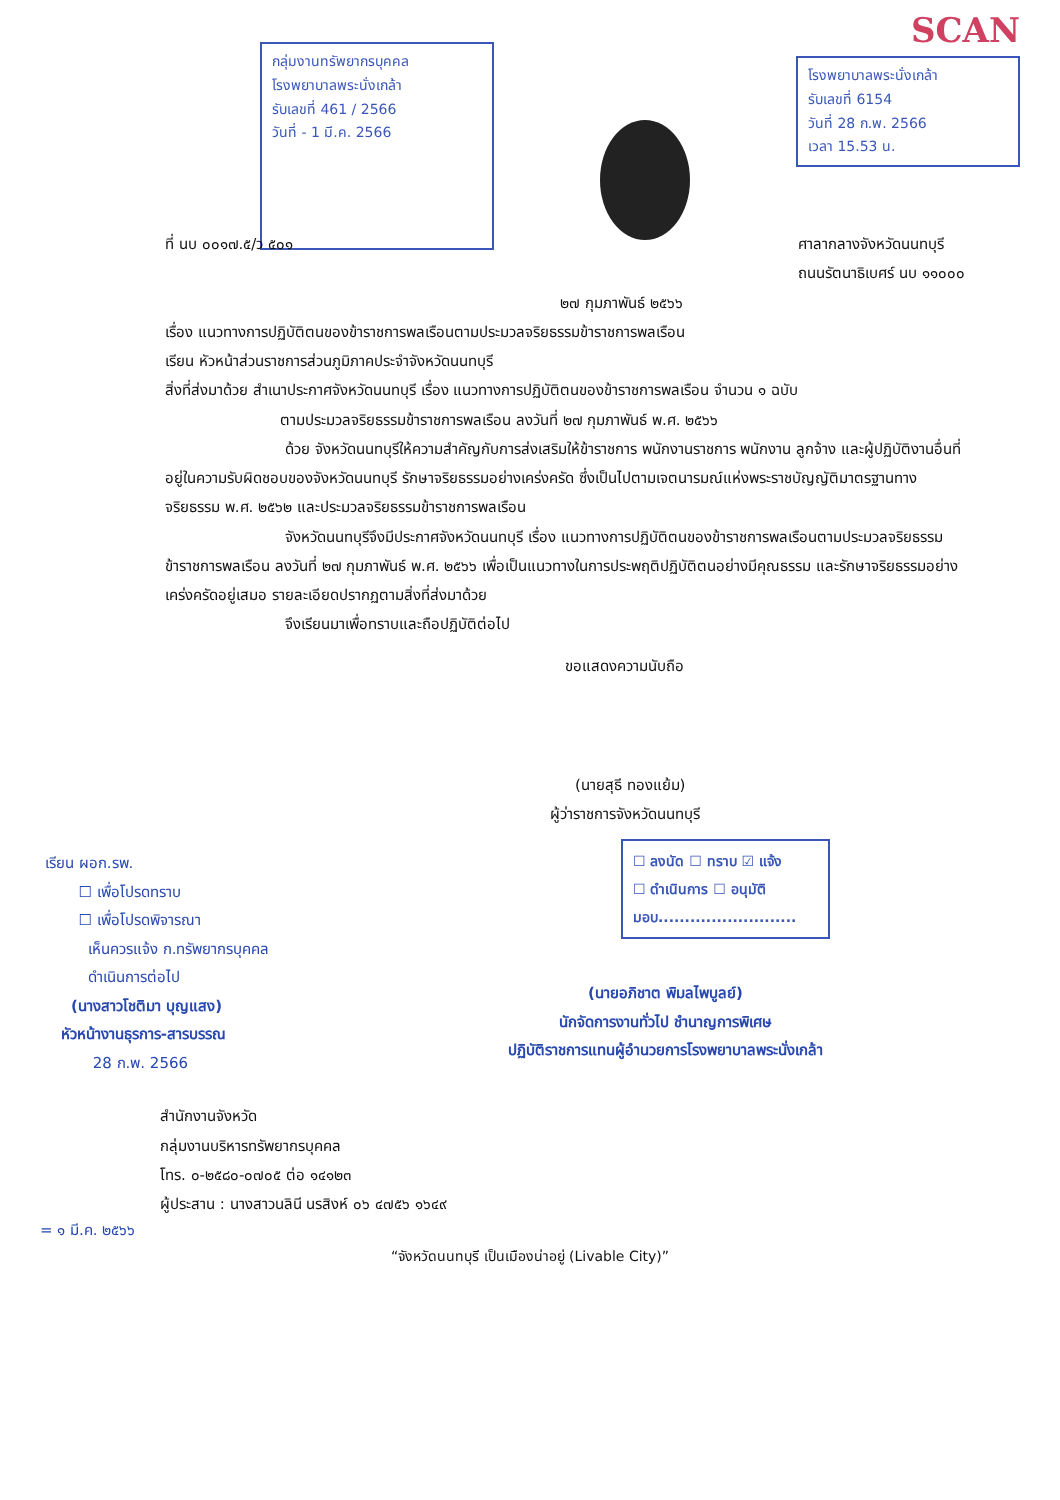กลุ่มงานทรัพยากรบุคคล
โรงพยาบาลพระนั่งเกล้า
รับเลขที่ 461 / 2566
วันที่ - 1 มี.ค. 2566
SCAN
โรงพยาบาลพระนั่งเกล้า
รับเลขที่ 6154
วันที่ 28 ก.พ. 2566
เวลา 15.53 น.
ที่ นบ ๐๐๑๗.๕/ว ๕๐๑ ศาลากลางจังหวัดนนทบุรี
ถนนรัตนาธิเบศร์ นบ ๑๑๐๐๐
๒๗ กุมภาพันธ์ ๒๕๖๖
เรื่อง แนวทางการปฏิบัติตนของข้าราชการพลเรือนตามประมวลจริยธรรมข้าราชการพลเรือน
เรียน หัวหน้าส่วนราชการส่วนภูมิภาคประจำจังหวัดนนทบุรี
สิ่งที่ส่งมาด้วย สำเนาประกาศจังหวัดนนทบุรี เรื่อง แนวทางการปฏิบัติตนของข้าราชการพลเรือน จำนวน ๑ ฉบับ
ตามประมวลจริยธรรมข้าราชการพลเรือน ลงวันที่ ๒๗ กุมภาพันธ์ พ.ศ. ๒๕๖๖
ด้วย จังหวัดนนทบุรีให้ความสำคัญกับการส่งเสริมให้ข้าราชการ พนักงานราชการ พนักงาน ลูกจ้าง และผู้ปฏิบัติงานอื่นที่อยู่ในความรับผิดชอบของจังหวัดนนทบุรี รักษาจริยธรรมอย่างเคร่งครัด ซึ่งเป็นไปตามเจตนารมณ์แห่งพระราชบัญญัติมาตรฐานทางจริยธรรม พ.ศ. ๒๕๖๒ และประมวลจริยธรรมข้าราชการพลเรือน
จังหวัดนนทบุรีจึงมีประกาศจังหวัดนนทบุรี เรื่อง แนวทางการปฏิบัติตนของข้าราชการพลเรือนตามประมวลจริยธรรมข้าราชการพลเรือน ลงวันที่ ๒๗ กุมภาพันธ์ พ.ศ. ๒๕๖๖ เพื่อเป็นแนวทางในการประพฤติปฏิบัติตนอย่างมีคุณธรรม และรักษาจริยธรรมอย่างเคร่งครัดอยู่เสมอ รายละเอียดปรากฏตามสิ่งที่ส่งมาด้วย
จึงเรียนมาเพื่อทราบและถือปฏิบัติต่อไป
ขอแสดงความนับถือ
(นายสุธี ทองแย้ม)
ผู้ว่าราชการจังหวัดนนทบุรี
เรียน ผอก.รพ.
☐ เพื่อโปรดทราบ
☐ เพื่อโปรดพิจารณา
เห็นควรแจ้ง ก.ทรัพยากรบุคคล
ดำเนินการต่อไป
(นางสาวโชติมา บุญแสง)
หัวหน้างานธุรการ-สารบรรณ
28 ก.พ. 2566
☐ ลงนัด ☐ ทราบ ☑ แจ้ง
☐ ดำเนินการ ☐ อนุมัติ
มอบ..........................
(นายอภิชาต พิมลไพบูลย์)
นักจัดการงานทั่วไป ชำนาญการพิเศษ
ปฏิบัติราชการแทนผู้อำนวยการโรงพยาบาลพระนั่งเกล้า
สำนักงานจังหวัด
กลุ่มงานบริหารทรัพยากรบุคคล
โทร. ๐-๒๕๘๐-๐๗๐๕ ต่อ ๑๔๑๒๓
ผู้ประสาน : นางสาวนลินี นรสิงห์ ๐๖ ๔๗๕๖ ๑๖๔๙
= ๑ มี.ค. ๒๕๖๖
“จังหวัดนนทบุรี เป็นเมืองน่าอยู่ (Livable City)”